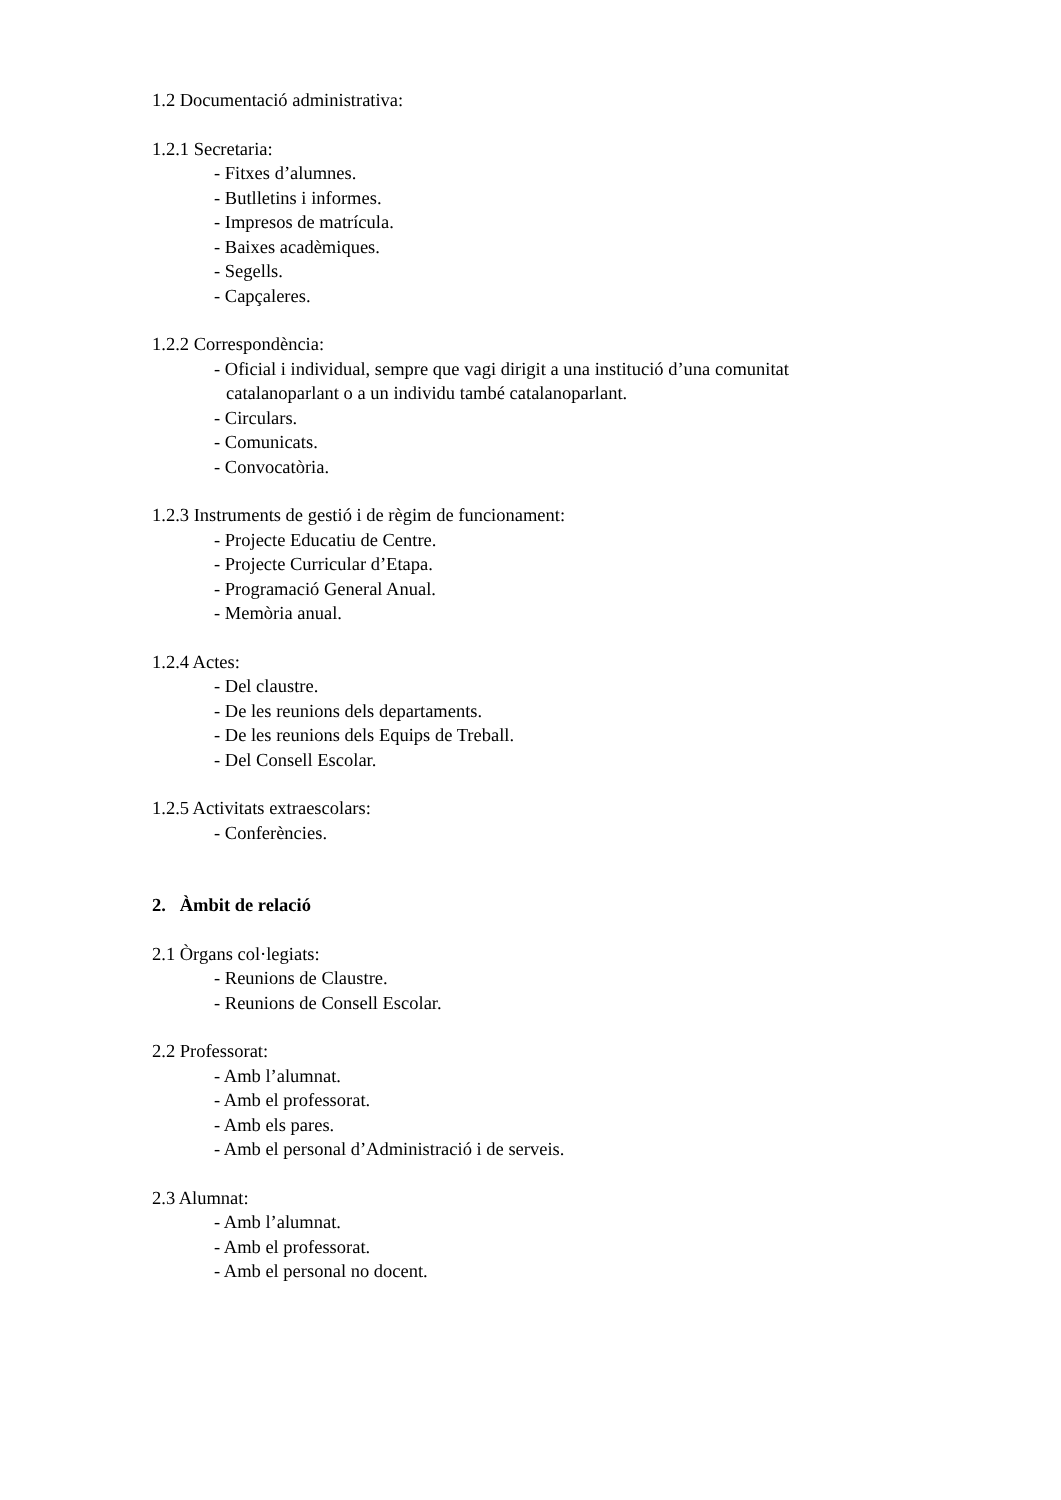1.2 Documentació administrativa:
1.2.1 Secretaria:
- Fitxes d’alumnes.
- Butlletins i informes.
- Impresos de matrícula.
- Baixes acadèmiques.
- Segells.
- Capçaleres.
1.2.2 Correspondència:
- Oficial i individual, sempre que vagi dirigit a una institució d’una comunitat
catalanoparlant o a un individu també catalanoparlant.
- Circulars.
- Comunicats.
- Convocatòria.
1.2.3 Instruments de gestió i de règim de funcionament:
- Projecte Educatiu de Centre.
- Projecte Curricular d’Etapa.
- Programació General Anual.
- Memòria anual.
1.2.4 Actes:
- Del claustre.
- De les reunions dels departaments.
- De les reunions dels Equips de Treball.
- Del Consell Escolar.
1.2.5 Activitats extraescolars:
- Conferències.
2. Àmbit de relació
2.1 Òrgans col·legiats:
- Reunions de Claustre.
- Reunions de Consell Escolar.
2.2 Professorat:
- Amb l’alumnat.
- Amb el professorat.
- Amb els pares.
- Amb el personal d’Administració i de serveis.
2.3 Alumnat:
- Amb l’alumnat.
- Amb el professorat.
- Amb el personal no docent.